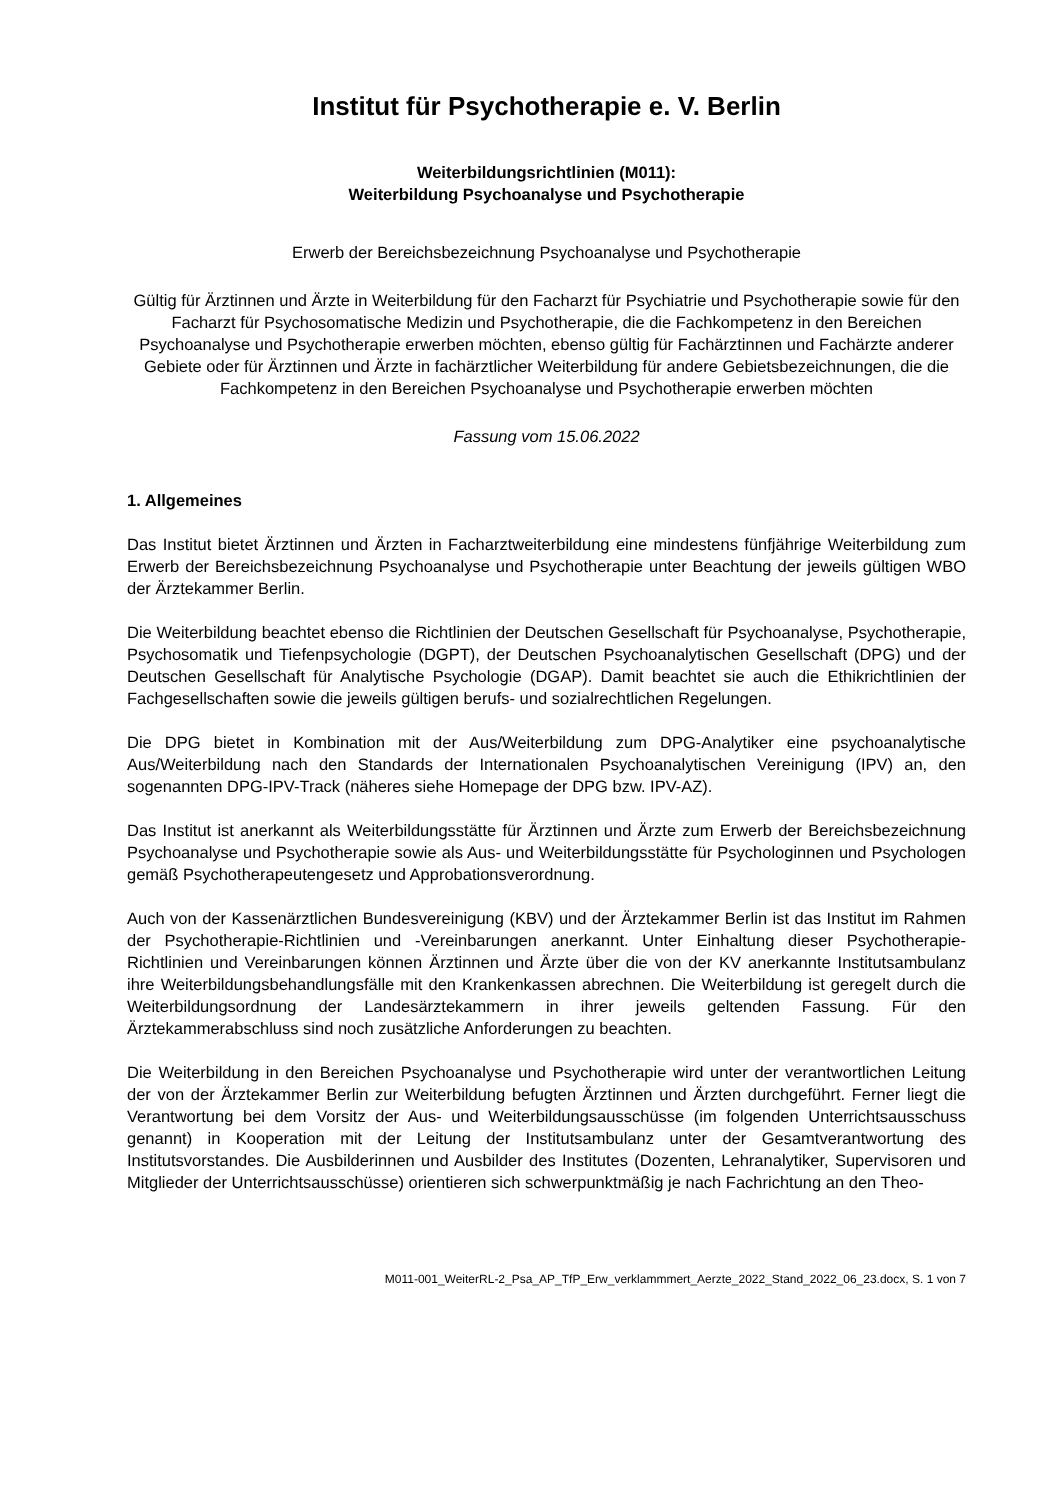Institut für Psychotherapie e. V. Berlin
Weiterbildungsrichtlinien (M011):
Weiterbildung Psychoanalyse und Psychotherapie
Erwerb der Bereichsbezeichnung Psychoanalyse und Psychotherapie
Gültig für Ärztinnen und Ärzte in Weiterbildung für den Facharzt für Psychiatrie und Psychotherapie sowie für den Facharzt für Psychosomatische Medizin und Psychotherapie, die die Fachkompetenz in den Bereichen Psychoanalyse und Psychotherapie erwerben möchten, ebenso gültig für Fachärztinnen und Fachärzte anderer Gebiete oder für Ärztinnen und Ärzte in fachärztlicher Weiterbildung für andere Gebietsbezeichnungen, die die Fachkompetenz in den Bereichen Psychoanalyse und Psychotherapie erwerben möchten
Fassung vom 15.06.2022
1. Allgemeines
Das Institut bietet Ärztinnen und Ärzten in Facharztweiterbildung eine mindestens fünfjährige Weiterbildung zum Erwerb der Bereichsbezeichnung Psychoanalyse und Psychotherapie unter Beachtung der jeweils gültigen WBO der Ärztekammer Berlin.
Die Weiterbildung beachtet ebenso die Richtlinien der Deutschen Gesellschaft für Psychoanalyse, Psychotherapie, Psychosomatik und Tiefenpsychologie (DGPT), der Deutschen Psychoanalytischen Gesellschaft (DPG) und der Deutschen Gesellschaft für Analytische Psychologie (DGAP). Damit beachtet sie auch die Ethikrichtlinien der Fachgesellschaften sowie die jeweils gültigen berufs- und sozialrechtlichen Regelungen.
Die DPG bietet in Kombination mit der Aus/Weiterbildung zum DPG-Analytiker eine psychoanalytische Aus/Weiterbildung nach den Standards der Internationalen Psychoanalytischen Vereinigung (IPV) an, den sogenannten DPG-IPV-Track (näheres siehe Homepage der DPG bzw. IPV-AZ).
Das Institut ist anerkannt als Weiterbildungsstätte für Ärztinnen und Ärzte zum Erwerb der Bereichsbezeichnung Psychoanalyse und Psychotherapie sowie als Aus- und Weiterbildungsstätte für Psychologinnen und Psychologen gemäß Psychotherapeutengesetz und Approbationsverordnung.
Auch von der Kassenärztlichen Bundesvereinigung (KBV) und der Ärztekammer Berlin ist das Institut im Rahmen der Psychotherapie-Richtlinien und -Vereinbarungen anerkannt. Unter Einhaltung dieser Psychotherapie-Richtlinien und Vereinbarungen können Ärztinnen und Ärzte über die von der KV anerkannte Institutsambulanz ihre Weiterbildungsbehandlungsfälle mit den Krankenkassen abrechnen. Die Weiterbildung ist geregelt durch die Weiterbildungsordnung der Landesärztekammern in ihrer jeweils geltenden Fassung. Für den Ärztekammerabschluss sind noch zusätzliche Anforderungen zu beachten.
Die Weiterbildung in den Bereichen Psychoanalyse und Psychotherapie wird unter der verantwortlichen Leitung der von der Ärztekammer Berlin zur Weiterbildung befugten Ärztinnen und Ärzten durchgeführt. Ferner liegt die Verantwortung bei dem Vorsitz der Aus- und Weiterbildungsausschüsse (im folgenden Unterrichtsausschuss genannt) in Kooperation mit der Leitung der Institutsambulanz unter der Gesamtverantwortung des Institutsvorstandes. Die Ausbilderinnen und Ausbilder des Institutes (Dozenten, Lehranalytiker, Supervisoren und Mitglieder der Unterrichtsausschüsse) orientieren sich schwerpunktmäßig je nach Fachrichtung an den Theo-
M011-001_WeiterRL-2_Psa_AP_TfP_Erw_verklammmert_Aerzte_2022_Stand_2022_06_23.docx, S. 1 von 7